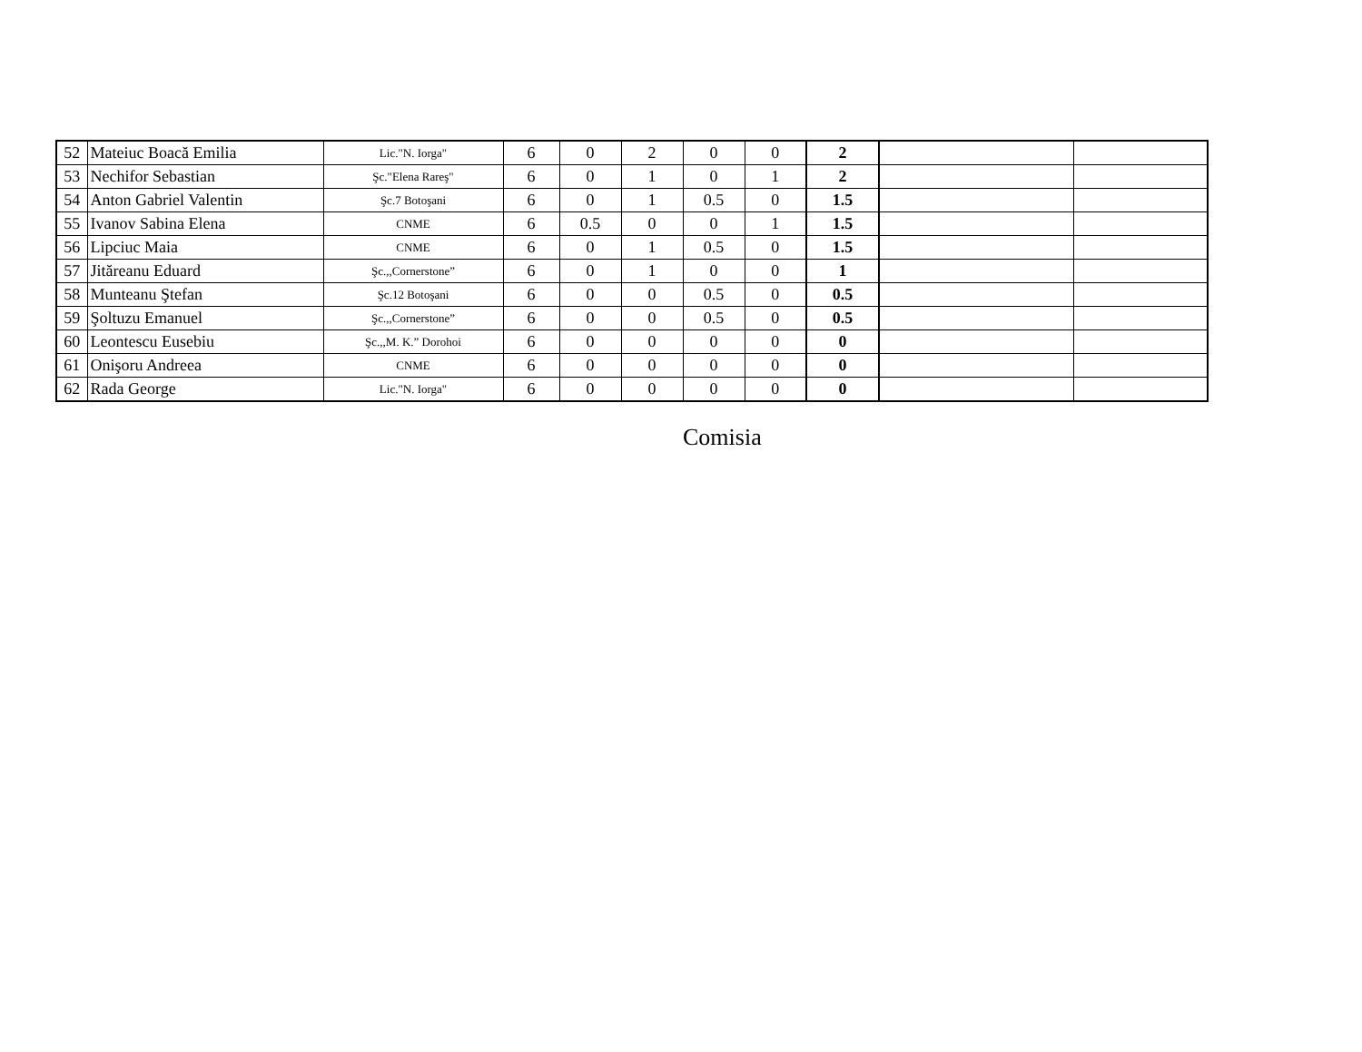| 52 | Mateiuc Boacă Emilia | Lic."N. Iorga" | 6 | 0 | 2 | 0 | 0 | 2 | | |
| 53 | Nechifor Sebastian | Şc."Elena Rareş" | 6 | 0 | 1 | 0 | 1 | 2 | | |
| 54 | Anton Gabriel Valentin | Şc.7 Botoşani | 6 | 0 | 1 | 0.5 | 0 | 1.5 | | |
| 55 | Ivanov Sabina Elena | CNME | 6 | 0.5 | 0 | 0 | 1 | 1.5 | | |
| 56 | Lipciuc Maia | CNME | 6 | 0 | 1 | 0.5 | 0 | 1.5 | | |
| 57 | Jităreanu Eduard | Şc.,,Cornerstone” | 6 | 0 | 1 | 0 | 0 | 1 | | |
| 58 | Munteanu Ştefan | Şc.12 Botoşani | 6 | 0 | 0 | 0.5 | 0 | 0.5 | | |
| 59 | Şoltuzu Emanuel | Şc.,,Cornerstone” | 6 | 0 | 0 | 0.5 | 0 | 0.5 | | |
| 60 | Leontescu Eusebiu | Şc.,,M. K.” Dorohoi | 6 | 0 | 0 | 0 | 0 | 0 | | |
| 61 | Onişoru Andreea | CNME | 6 | 0 | 0 | 0 | 0 | 0 | | |
| 62 | Rada George | Lic."N. Iorga" | 6 | 0 | 0 | 0 | 0 | 0 | | |
Comisia